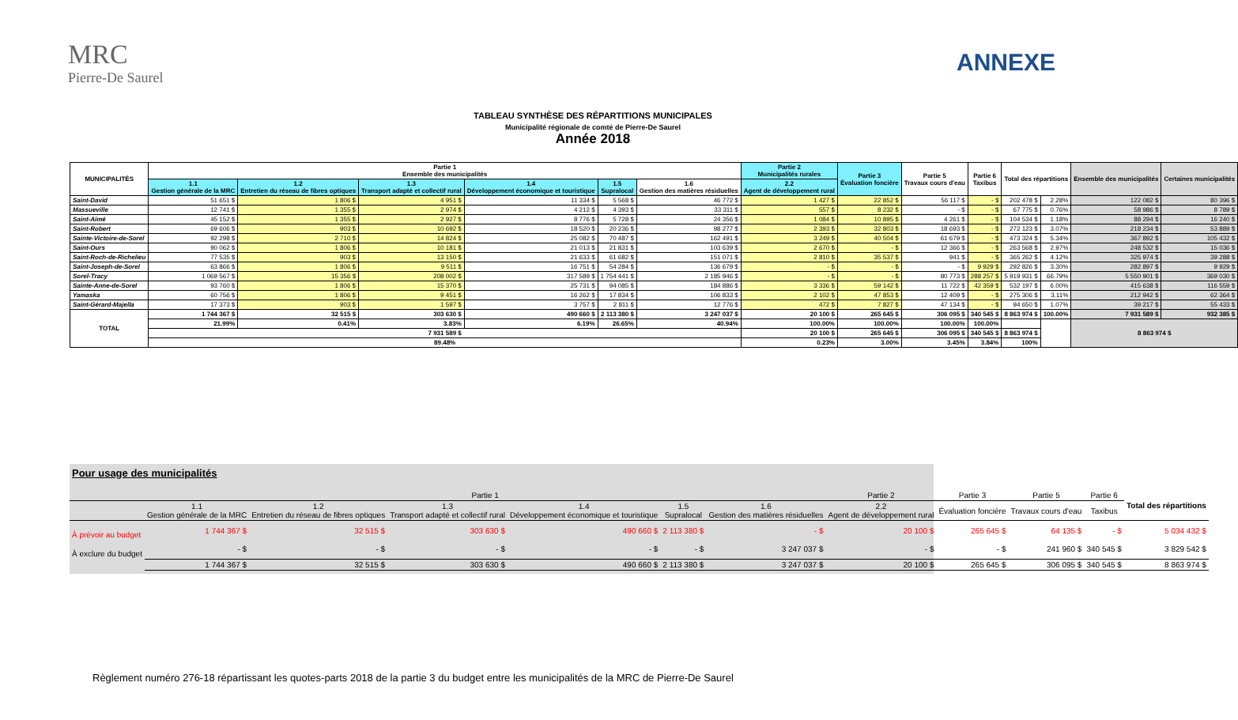MRC
Pierre-De Saurel
ANNEXE
TABLEAU SYNTHÈSE DES RÉPARTITIONS MUNICIPALES
Municipalité régionale de comté de Pierre-De Saurel
Année 2018
| MUNICIPALITÉS | Partie 1 Ensemble des municipalités | | | | | | Partie 2 Municipalités rurales | Partie 3 Évaluation foncière | Partie 5 Travaux cours d'eau | Partie 6 Taxibus | Total des répartitions | | Ensemble des municipalités | Certaines municipalités |
| --- | --- | --- | --- | --- | --- | --- | --- | --- | --- | --- | --- | --- | --- | --- |
| | 1.1 Gestion générale de la MRC | 1.2 Entretien du réseau de fibres optiques | 1.3 Transport adapté et collectif rural | 1.4 Développement économique et touristique | 1.5 Supralocal | 1.6 Gestion des matières résiduelles | 2.2 Agent de développement rural | | | | | | | |
| Saint-David | 51 651 $ | 1 806 $ | 4 951 $ | 11 334 $ | 5 568 $ | 46 772 $ | 1 427 $ | 22 852 $ | 56 117 $ | - $ | 202 478 $ | 2.28% | 122 082 $ | 80 396 $ |
| Massueville | 12 741 $ | 1 355 $ | 2 974 $ | 4 212 $ | 4 393 $ | 33 311 $ | 557 $ | 8 232 $ | - $ | - $ | 67 775 $ | 0.76% | 58 986 $ | 8 789 $ |
| Saint-Aimé | 45 152 $ | 1 355 $ | 2 927 $ | 8 776 $ | 5 728 $ | 24 356 $ | 1 084 $ | 10 895 $ | 4 261 $ | - $ | 104 534 $ | 1.18% | 88 294 $ | 16 240 $ |
| Saint-Robert | 69 606 $ | 903 $ | 10 692 $ | 18 520 $ | 20 236 $ | 98 277 $ | 2 393 $ | 32 803 $ | 18 693 $ | - $ | 272 123 $ | 3.07% | 218 234 $ | 53 889 $ |
| Sainte-Victoire-de-Sorel | 92 298 $ | 2 710 $ | 14 824 $ | 25 082 $ | 70 487 $ | 162 491 $ | 3 249 $ | 40 504 $ | 61 679 $ | - $ | 473 324 $ | 5.34% | 367 892 $ | 105 432 $ |
| Saint-Ours | 90 062 $ | 1 806 $ | 10 181 $ | 21 013 $ | 21 831 $ | 103 639 $ | 2 670 $ | - $ | 12 366 $ | - $ | 263 568 $ | 2.97% | 248 532 $ | 15 036 $ |
| Saint-Roch-de-Richelieu | 77 535 $ | 903 $ | 13 150 $ | 21 633 $ | 61 682 $ | 151 071 $ | 2 810 $ | 35 537 $ | 941 $ | - $ | 365 262 $ | 4.12% | 325 974 $ | 39 288 $ |
| Saint-Joseph-de-Sorel | 63 866 $ | 1 806 $ | 9 511 $ | 16 751 $ | 54 284 $ | 136 679 $ | - $ | - $ | - $ | 9 929 $ | 292 826 $ | 3.30% | 282 897 $ | 9 929 $ |
| Sorel-Tracy | 1 069 567 $ | 15 356 $ | 208 002 $ | 317 589 $ | 1 754 441 $ | 2 185 946 $ | - $ | - $ | 80 773 $ | 288 257 $ | 5 919 931 $ | 66.79% | 5 550 901 $ | 369 030 $ |
| Sainte-Anne-de-Sorel | 93 760 $ | 1 806 $ | 15 370 $ | 25 731 $ | 94 085 $ | 184 886 $ | 3 336 $ | 59 142 $ | 11 722 $ | 42 359 $ | 532 197 $ | 6.00% | 415 638 $ | 116 559 $ |
| Yamaska | 60 756 $ | 1 806 $ | 9 451 $ | 16 262 $ | 17 834 $ | 106 833 $ | 2 102 $ | 47 853 $ | 12 409 $ | - $ | 275 306 $ | 3.11% | 212 942 $ | 62 364 $ |
| Saint-Gérard-Majella | 17 373 $ | 903 $ | 1 597 $ | 3 757 $ | 2 811 $ | 12 776 $ | 472 $ | 7 827 $ | 47 134 $ | - $ | 94 650 $ | 1.07% | 39 217 $ | 55 433 $ |
| TOTAL | 1 744 367 $ | 32 515 $ | 303 630 $ | 490 660 $ | 2 113 380 $ | 3 247 037 $ | 20 100 $ | 265 645 $ | 306 095 $ | 340 545 $ | 8 863 974 $ | 100.00% | 7 931 589 $ | 932 385 $ |
| | 21.99% | 0.41% | 3.83% | 6.19% | 26.65% | 40.94% | 100.00% | 100.00% | 100.00% | 100.00% | | | 8 863 974 $ | |
| | 7 931 589 $ | | | | | | 20 100 $ | 265 645 $ | 306 095 $ | 340 545 $ | 8 863 974 $ | | | |
| | 89.48% | | | | | | 0.23% | 3.00% | 3.45% | 3.84% | 100% | | | |
Pour usage des municipalités
| | Partie 1 | | | | | | Partie 2 | Partie 3 | Partie 5 | Partie 6 | Total des répartitions |
| --- | --- | --- | --- | --- | --- | --- | --- | --- | --- | --- | --- |
| | 1.1 Gestion générale de la MRC | 1.2 Entretien du réseau de fibres optiques | 1.3 Transport adapté et collectif rural | 1.4 Développement économique et touristique | 1.5 Supralocal | 1.6 Gestion des matières résiduelles | 2.2 Agent de développement rural | Évaluation foncière | Travaux cours d'eau | Taxibus | |
| À prévoir au budget | 1 744 367 $ | 32 515 $ | 303 630 $ | 490 660 $ | 2 113 380 $ | - $ | 20 100 $ | 265 645 $ | 64 135 $ | - $ | 5 034 432 $ |
| À exclure du budget | - $ | - $ | - $ | - $ | - $ | 3 247 037 $ | - $ | - $ | 241 960 $ | 340 545 $ | 3 829 542 $ |
| | 1 744 367 $ | 32 515 $ | 303 630 $ | 490 660 $ | 2 113 380 $ | 3 247 037 $ | 20 100 $ | 265 645 $ | 306 095 $ | 340 545 $ | 8 863 974 $ |
Règlement numéro 276-18 répartissant les quotes-parts 2018 de la partie 3 du budget entre les municipalités de la MRC de Pierre-De Saurel